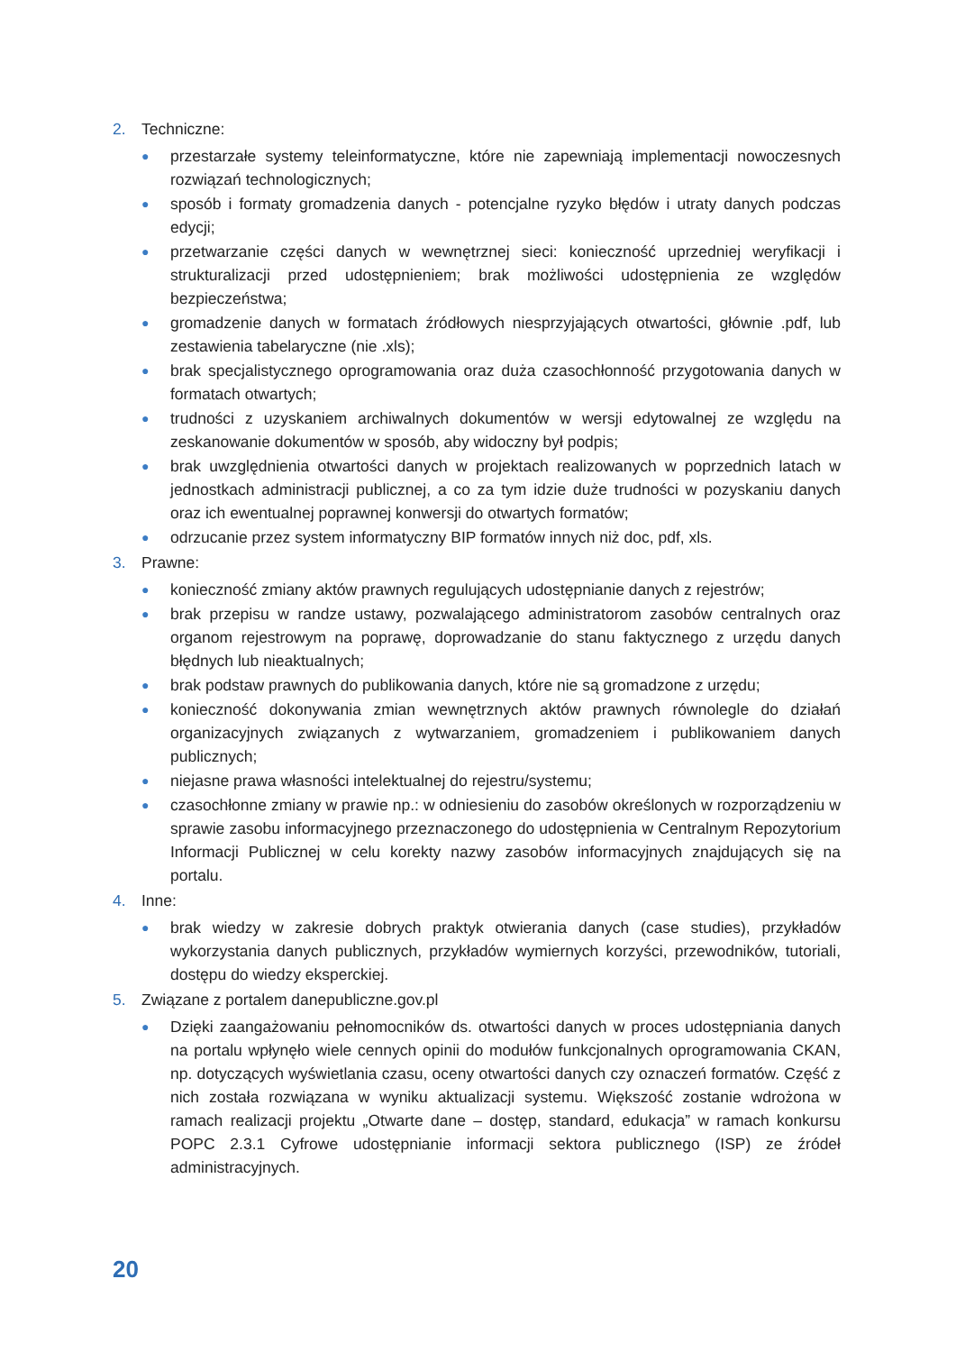2. Techniczne:
● przestarzałe systemy teleinformatyczne, które nie zapewniają implementacji nowoczesnych rozwiązań technologicznych;
● sposób i formaty gromadzenia danych - potencjalne ryzyko błędów i utraty danych podczas edycji;
● przetwarzanie części danych w wewnętrznej sieci: konieczność uprzedniej weryfikacji i strukturalizacji przed udostępnieniem; brak możliwości udostępnienia ze względów bezpieczeństwa;
● gromadzenie danych w formatach źródłowych niesprzyjających otwartości, głównie .pdf, lub zestawienia tabelaryczne (nie .xls);
● brak specjalistycznego oprogramowania oraz duża czasochłonność przygotowania danych w formatach otwartych;
● trudności z uzyskaniem archiwalnych dokumentów w wersji edytowalnej ze względu na zeskanowanie dokumentów w sposób, aby widoczny był podpis;
● brak uwzględnienia otwartości danych w projektach realizowanych w poprzednich latach w jednostkach administracji publicznej, a co za tym idzie duże trudności w pozyskaniu danych oraz ich ewentualnej poprawnej konwersji do otwartych formatów;
● odrzucanie przez system informatyczny BIP formatów innych niż doc, pdf, xls.
3. Prawne:
● konieczność zmiany aktów prawnych regulujących udostępnianie danych z rejestrów;
● brak przepisu w randze ustawy, pozwalającego administratorom zasobów centralnych oraz organom rejestrowym na poprawę, doprowadzanie do stanu faktycznego z urzędu danych błędnych lub nieaktualnych;
● brak podstaw prawnych do publikowania danych, które nie są gromadzone z urzędu;
● konieczność dokonywania zmian wewnętrznych aktów prawnych równolegle do działań organizacyjnych związanych z wytwarzaniem, gromadzeniem i publikowaniem danych publicznych;
● niejasne prawa własności intelektualnej do rejestru/systemu;
● czasochłonne zmiany w prawie np.: w odniesieniu do zasobów określonych w rozporządzeniu w sprawie zasobu informacyjnego przeznaczonego do udostępnienia w Centralnym Repozytorium Informacji Publicznej w celu korekty nazwy zasobów informacyjnych znajdujących się na portalu.
4. Inne:
● brak wiedzy w zakresie dobrych praktyk otwierania danych (case studies), przykładów wykorzystania danych publicznych, przykładów wymiernych korzyści, przewodników, tutoriali, dostępu do wiedzy eksperckiej.
5. Związane z portalem danepubliczne.gov.pl
● Dzięki zaangażowaniu pełnomocników ds. otwartości danych w proces udostępniania danych na portalu wpłynęło wiele cennych opinii do modułów funkcjonalnych oprogramowania CKAN, np. dotyczących wyświetlania czasu, oceny otwartości danych czy oznaczeń formatów. Część z nich została rozwiązana w wyniku aktualizacji systemu. Większość zostanie wdrożona w ramach realizacji projektu „Otwarte dane – dostęp, standard, edukacja” w ramach konkursu POPC 2.3.1 Cyfrowe udostępnianie informacji sektora publicznego (ISP) ze źródeł administracyjnych.
20